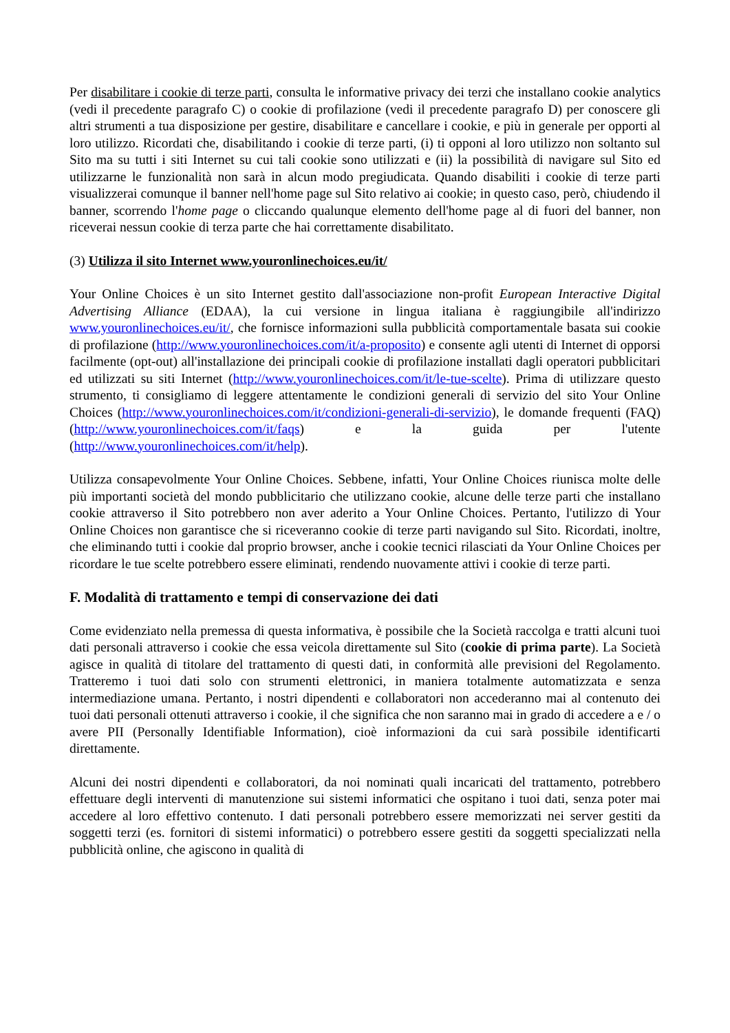Per disabilitare i cookie di terze parti, consulta le informative privacy dei terzi che installano cookie analytics (vedi il precedente paragrafo C) o cookie di profilazione (vedi il precedente paragrafo D) per conoscere gli altri strumenti a tua disposizione per gestire, disabilitare e cancellare i cookie, e più in generale per opporti al loro utilizzo. Ricordati che, disabilitando i cookie di terze parti, (i) ti opponi al loro utilizzo non soltanto sul Sito ma su tutti i siti Internet su cui tali cookie sono utilizzati e (ii) la possibilità di navigare sul Sito ed utilizzarne le funzionalità non sarà in alcun modo pregiudicata. Quando disabiliti i cookie di terze parti visualizzerai comunque il banner nell'home page sul Sito relativo ai cookie; in questo caso, però, chiudendo il banner, scorrendo l'home page o cliccando qualunque elemento dell'home page al di fuori del banner, non riceverai nessun cookie di terza parte che hai correttamente disabilitato.
(3) Utilizza il sito Internet www.youronlinechoices.eu/it/
Your Online Choices è un sito Internet gestito dall'associazione non-profit European Interactive Digital Advertising Alliance (EDAA), la cui versione in lingua italiana è raggiungibile all'indirizzo www.youronlinechoices.eu/it/, che fornisce informazioni sulla pubblicità comportamentale basata sui cookie di profilazione (http://www.youronlinechoices.com/it/a-proposito) e consente agli utenti di Internet di opporsi facilmente (opt-out) all'installazione dei principali cookie di profilazione installati dagli operatori pubblicitari ed utilizzati su siti Internet (http://www.youronlinechoices.com/it/le-tue-scelte). Prima di utilizzare questo strumento, ti consigliamo di leggere attentamente le condizioni generali di servizio del sito Your Online Choices (http://www.youronlinechoices.com/it/condizioni-generali-di-servizio), le domande frequenti (FAQ) (http://www.youronlinechoices.com/it/faqs) e la guida per l'utente (http://www.youronlinechoices.com/it/help).
Utilizza consapevolmente Your Online Choices. Sebbene, infatti, Your Online Choices riunisca molte delle più importanti società del mondo pubblicitario che utilizzano cookie, alcune delle terze parti che installano cookie attraverso il Sito potrebbero non aver aderito a Your Online Choices. Pertanto, l'utilizzo di Your Online Choices non garantisce che si riceveranno cookie di terze parti navigando sul Sito. Ricordati, inoltre, che eliminando tutti i cookie dal proprio browser, anche i cookie tecnici rilasciati da Your Online Choices per ricordare le tue scelte potrebbero essere eliminati, rendendo nuovamente attivi i cookie di terze parti.
F. Modalità di trattamento e tempi di conservazione dei dati
Come evidenziato nella premessa di questa informativa, è possibile che la Società raccolga e tratti alcuni tuoi dati personali attraverso i cookie che essa veicola direttamente sul Sito (cookie di prima parte). La Società agisce in qualità di titolare del trattamento di questi dati, in conformità alle previsioni del Regolamento. Tratteremo i tuoi dati solo con strumenti elettronici, in maniera totalmente automatizzata e senza intermediazione umana. Pertanto, i nostri dipendenti e collaboratori non accederanno mai al contenuto dei tuoi dati personali ottenuti attraverso i cookie, il che significa che non saranno mai in grado di accedere a e / o avere PII (Personally Identifiable Information), cioè informazioni da cui sarà possibile identificarti direttamente.
Alcuni dei nostri dipendenti e collaboratori, da noi nominati quali incaricati del trattamento, potrebbero effettuare degli interventi di manutenzione sui sistemi informatici che ospitano i tuoi dati, senza poter mai accedere al loro effettivo contenuto. I dati personali potrebbero essere memorizzati nei server gestiti da soggetti terzi (es. fornitori di sistemi informatici) o potrebbero essere gestiti da soggetti specializzati nella pubblicità online, che agiscono in qualità di